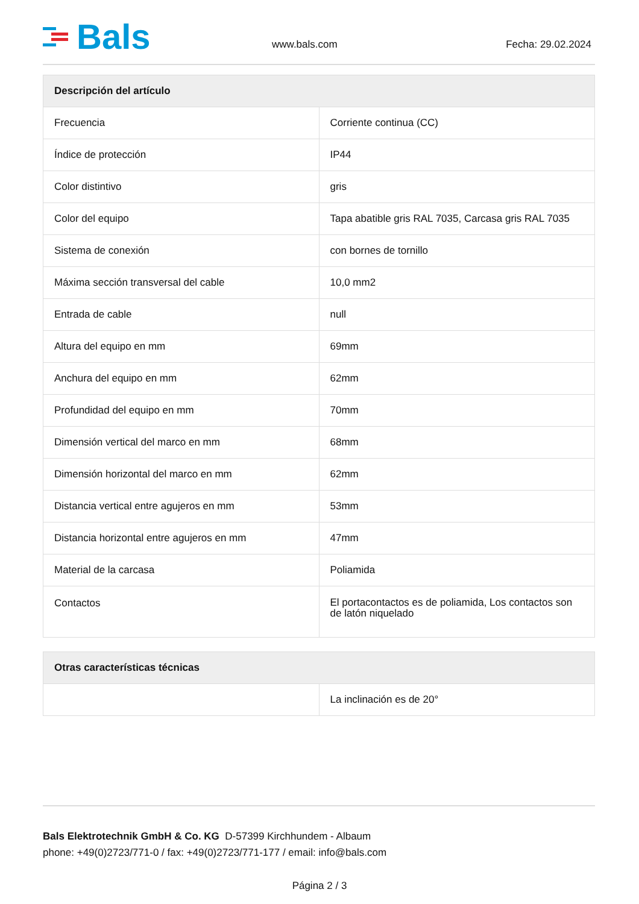Bals
www.bals.com Fecha: 29.02.2024
| Descripción del artículo | |
| --- | --- |
| Frecuencia | Corriente continua (CC) |
| Índice de protección | IP44 |
| Color distintivo | gris |
| Color del equipo | Tapa abatible gris RAL 7035, Carcasa gris RAL 7035 |
| Sistema de conexión | con bornes de tornillo |
| Máxima sección transversal del cable | 10,0 mm2 |
| Entrada de cable | null |
| Altura del equipo en mm | 69mm |
| Anchura del equipo en mm | 62mm |
| Profundidad del equipo en mm | 70mm |
| Dimensión vertical del marco en mm | 68mm |
| Dimensión horizontal del marco en mm | 62mm |
| Distancia vertical entre agujeros en mm | 53mm |
| Distancia horizontal entre agujeros en mm | 47mm |
| Material de la carcasa | Poliamida |
| Contactos | El portacontactos es de poliamida, Los contactos son de latón niquelado |
| Otras características técnicas | |
| --- | --- |
| | La inclinación es de 20° |
Bals Elektrotechnik GmbH & Co. KG D-57399 Kirchhundem - Albaum
phone: +49(0)2723/771-0 / fax: +49(0)2723/771-177 / email: info@bals.com
Página 2 / 3